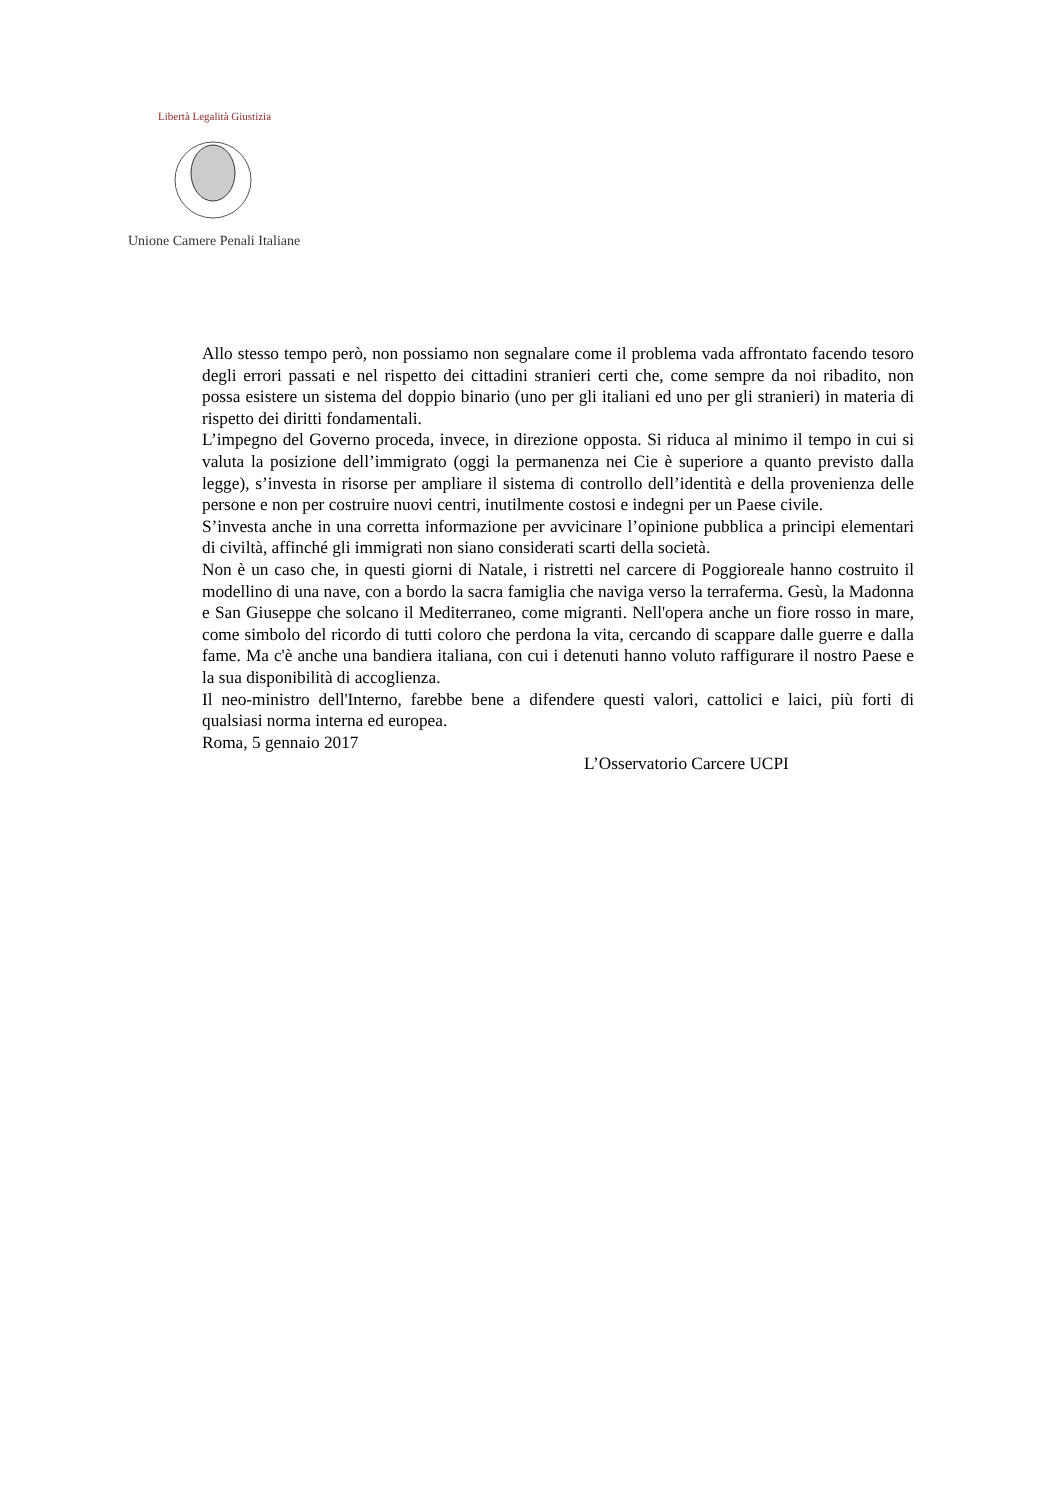Unione Camere Penali Italiane
Libertà Legalità Giustizia
Allo stesso tempo però, non possiamo non segnalare come il problema vada affrontato facendo tesoro degli errori passati e nel rispetto dei cittadini stranieri certi che, come sempre da noi ribadito, non possa esistere un sistema del doppio binario (uno per gli italiani ed uno per gli stranieri) in materia di rispetto dei diritti fondamentali.
L’impegno del Governo proceda, invece, in direzione opposta. Si riduca al minimo il tempo in cui si valuta la posizione dell’immigrato (oggi la permanenza nei Cie è superiore a quanto previsto dalla legge), s’investa in risorse per ampliare il sistema di controllo dell’identità e della provenienza delle persone e non per costruire nuovi centri, inutilmente costosi e indegni per un Paese civile.
S’investa anche in una corretta informazione per avvicinare l’opinione pubblica a principi elementari di civiltà, affinché gli immigrati non siano considerati scarti della società.
Non è un caso che, in questi giorni di Natale, i ristretti nel carcere di Poggioreale hanno costruito il modellino di una nave, con a bordo la sacra famiglia che naviga verso la terraferma. Gesù, la Madonna e San Giuseppe che solcano il Mediterraneo, come migranti. Nell'opera anche un fiore rosso in mare, come simbolo del ricordo di tutti coloro che perdona la vita, cercando di scappare dalle guerre e dalla fame. Ma c'è anche una bandiera italiana, con cui i detenuti hanno voluto raffigurare il nostro Paese e la sua disponibilità di accoglienza.
Il neo-ministro dell'Interno, farebbe bene a difendere questi valori, cattolici e laici, più forti di qualsiasi norma interna ed europea.
Roma, 5 gennaio 2017
L’Osservatorio Carcere UCPI